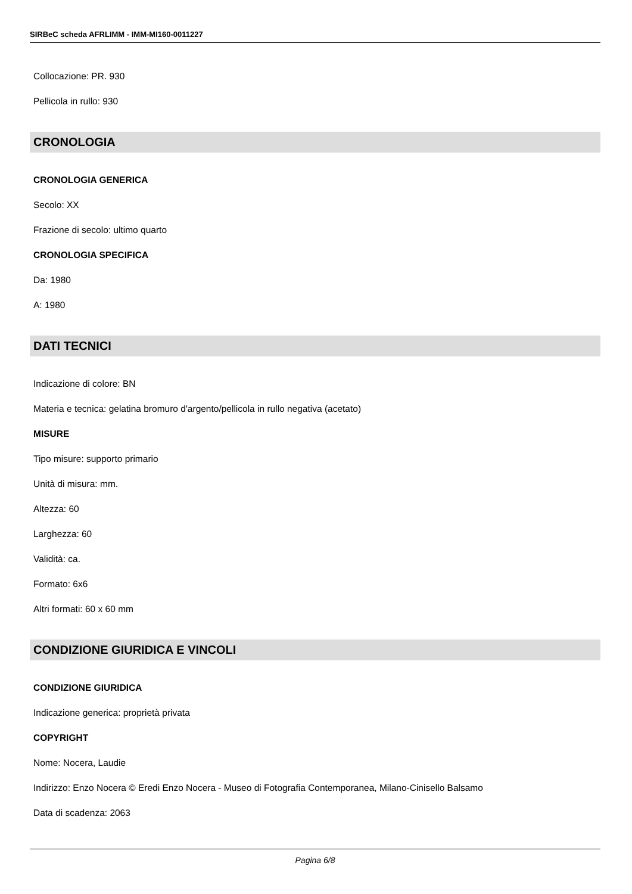SIRBeC scheda AFRLIMM - IMM-MI160-0011227
Collocazione: PR. 930
Pellicola in rullo: 930
CRONOLOGIA
CRONOLOGIA GENERICA
Secolo: XX
Frazione di secolo: ultimo quarto
CRONOLOGIA SPECIFICA
Da: 1980
A: 1980
DATI TECNICI
Indicazione di colore: BN
Materia e tecnica: gelatina bromuro d'argento/pellicola in rullo negativa (acetato)
MISURE
Tipo misure: supporto primario
Unità di misura: mm.
Altezza: 60
Larghezza: 60
Validità: ca.
Formato: 6x6
Altri formati: 60 x 60 mm
CONDIZIONE GIURIDICA E VINCOLI
CONDIZIONE GIURIDICA
Indicazione generica: proprietà privata
COPYRIGHT
Nome: Nocera, Laudie
Indirizzo: Enzo Nocera © Eredi Enzo Nocera - Museo di Fotografia Contemporanea, Milano-Cinisello Balsamo
Data di scadenza: 2063
Pagina 6/8